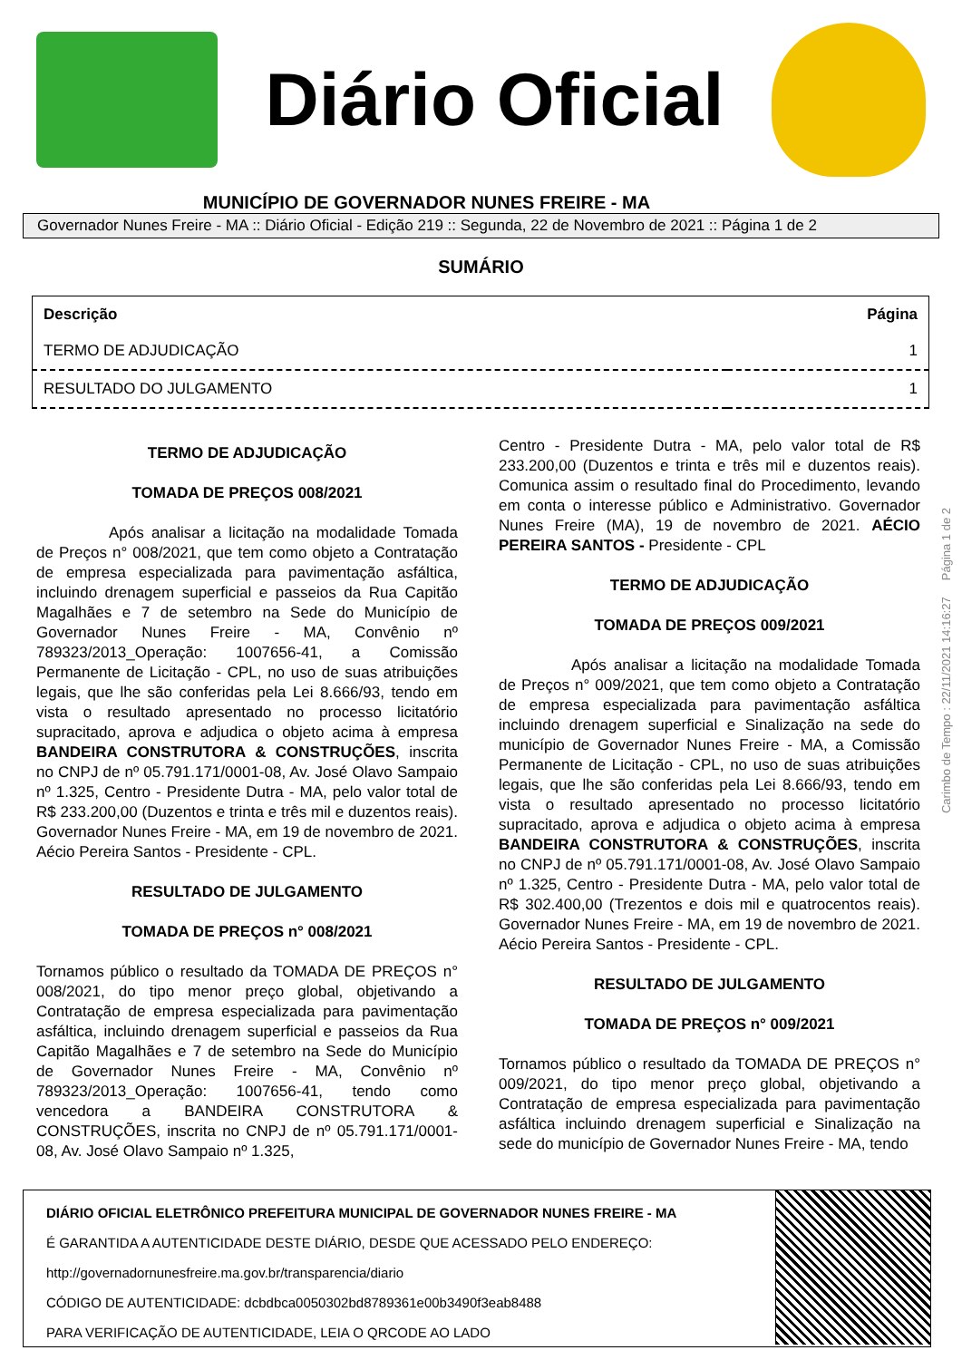Diário Oficial
MUNICÍPIO DE GOVERNADOR NUNES FREIRE - MA
Governador Nunes Freire - MA :: Diário Oficial - Edição 219 :: Segunda, 22 de Novembro de 2021 :: Página 1 de 2
SUMÁRIO
| Descrição | Página |
| --- | --- |
| TERMO DE ADJUDICAÇÃO | 1 |
| RESULTADO DO JULGAMENTO | 1 |
TERMO DE ADJUDICAÇÃO
TOMADA DE PREÇOS 008/2021
Após analisar a licitação na modalidade Tomada de Preços n° 008/2021, que tem como objeto a Contratação de empresa especializada para pavimentação asfáltica, incluindo drenagem superficial e passeios da Rua Capitão Magalhães e 7 de setembro na Sede do Município de Governador Nunes Freire - MA, Convênio nº 789323/2013_Operação: 1007656-41, a Comissão Permanente de Licitação - CPL, no uso de suas atribuições legais, que lhe são conferidas pela Lei 8.666/93, tendo em vista o resultado apresentado no processo licitatório supracitado, aprova e adjudica o objeto acima à empresa BANDEIRA CONSTRUTORA & CONSTRUÇÕES, inscrita no CNPJ de nº 05.791.171/0001-08, Av. José Olavo Sampaio nº 1.325, Centro - Presidente Dutra - MA, pelo valor total de R$ 233.200,00 (Duzentos e trinta e três mil e duzentos reais). Governador Nunes Freire - MA, em 19 de novembro de 2021. Aécio Pereira Santos - Presidente - CPL.
RESULTADO DE JULGAMENTO
TOMADA DE PREÇOS n° 008/2021
Tornamos público o resultado da TOMADA DE PREÇOS n° 008/2021, do tipo menor preço global, objetivando a Contratação de empresa especializada para pavimentação asfáltica, incluindo drenagem superficial e passeios da Rua Capitão Magalhães e 7 de setembro na Sede do Município de Governador Nunes Freire - MA, Convênio nº 789323/2013_Operação: 1007656-41, tendo como vencedora a BANDEIRA CONSTRUTORA & CONSTRUÇÕES, inscrita no CNPJ de nº 05.791.171/0001-08, Av. José Olavo Sampaio nº 1.325,
Centro - Presidente Dutra - MA, pelo valor total de R$ 233.200,00 (Duzentos e trinta e três mil e duzentos reais). Comunica assim o resultado final do Procedimento, levando em conta o interesse público e Administrativo. Governador Nunes Freire (MA), 19 de novembro de 2021. AÉCIO PEREIRA SANTOS - Presidente - CPL
TERMO DE ADJUDICAÇÃO
TOMADA DE PREÇOS 009/2021
Após analisar a licitação na modalidade Tomada de Preços n° 009/2021, que tem como objeto a Contratação de empresa especializada para pavimentação asfáltica incluindo drenagem superficial e Sinalização na sede do município de Governador Nunes Freire - MA, a Comissão Permanente de Licitação - CPL, no uso de suas atribuições legais, que lhe são conferidas pela Lei 8.666/93, tendo em vista o resultado apresentado no processo licitatório supracitado, aprova e adjudica o objeto acima à empresa BANDEIRA CONSTRUTORA & CONSTRUÇÕES, inscrita no CNPJ de nº 05.791.171/0001-08, Av. José Olavo Sampaio nº 1.325, Centro - Presidente Dutra - MA, pelo valor total de R$ 302.400,00 (Trezentos e dois mil e quatrocentos reais). Governador Nunes Freire - MA, em 19 de novembro de 2021. Aécio Pereira Santos - Presidente - CPL.
RESULTADO DE JULGAMENTO
TOMADA DE PREÇOS n° 009/2021
Tornamos público o resultado da TOMADA DE PREÇOS n° 009/2021, do tipo menor preço global, objetivando a Contratação de empresa especializada para pavimentação asfáltica incluindo drenagem superficial e Sinalização na sede do município de Governador Nunes Freire - MA, tendo
Carimbo de Tempo : 22/11/2021 14:16:27 Página 1 de 2
DIÁRIO OFICIAL ELETRÔNICO PREFEITURA MUNICIPAL DE GOVERNADOR NUNES FREIRE - MA
É GARANTIDA A AUTENTICIDADE DESTE DIÁRIO, DESDE QUE ACESSADO PELO ENDEREÇO:
http://governadornunesfreire.ma.gov.br/transparencia/diario
CÓDIGO DE AUTENTICIDADE: dcbdbca0050302bd8789361e00b3490f3eab8488
PARA VERIFICAÇÃO DE AUTENTICIDADE, LEIA O QRCODE AO LADO